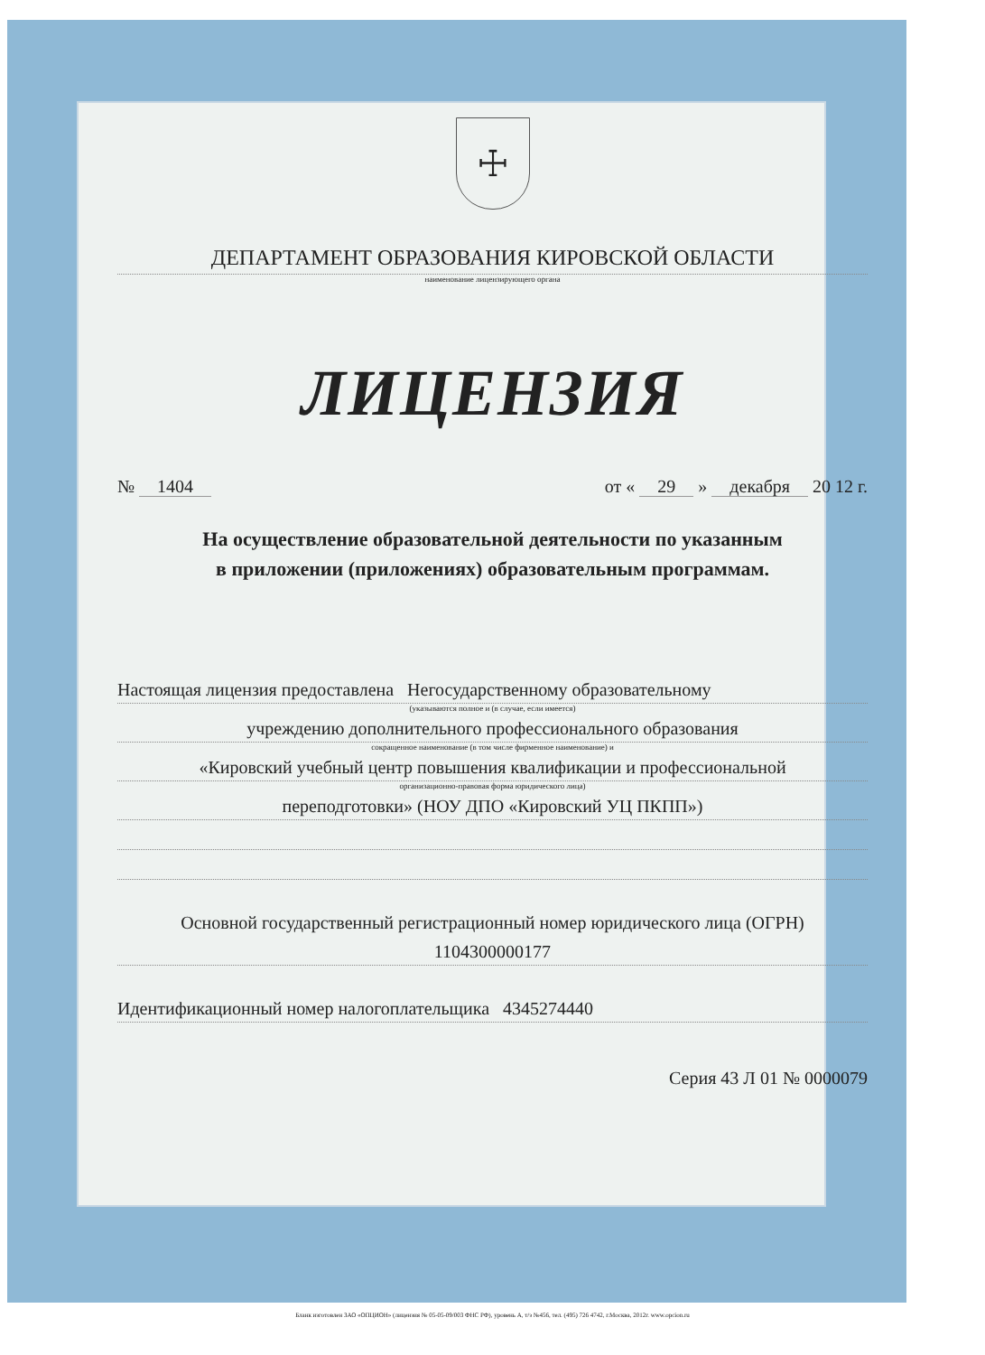☩
ДЕПАРТАМЕНТ ОБРАЗОВАНИЯ КИРОВСКОЙ ОБЛАСТИ
наименование лицензирующего органа
ЛИЦЕНЗИЯ
№ 1404 от « 29 » декабря 20 12 г.
На осуществление образовательной деятельности по указанным
в приложении (приложениях) образовательным программам.
Настоящая лицензия предоставлена Негосударственному образовательному
(указываются полное и (в случае, если имеется)
учреждению дополнительного профессионального образования
сокращенное наименование (в том числе фирменное наименование) и
«Кировский учебный центр повышения квалификации и профессиональной
организационно-правовая форма юридического лица)
переподготовки» (НОУ ДПО «Кировский УЦ ПКПП»)
Основной государственный регистрационный номер юридического лица (ОГРН)
1104300000177
Идентификационный номер налогоплательщика 4345274440
Серия 43 Л 01 № 0000079
Бланк изготовлен ЗАО «ОПЦИОН» (лицензия № 05-05-09/003 ФНС РФ), уровень А, т/з №456, тел. (495) 726 4742, г.Москва, 2012г. www.opcion.ru